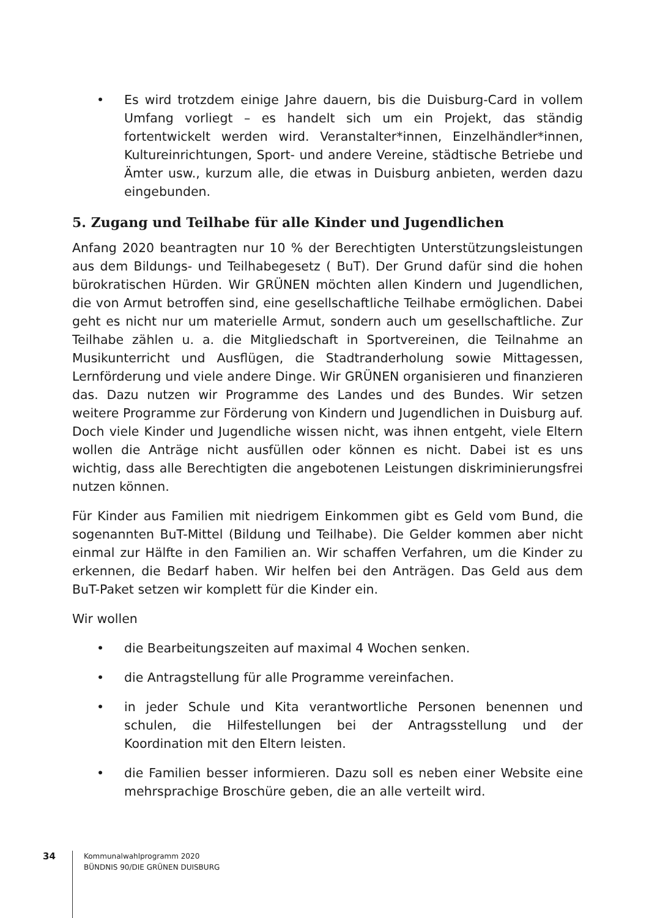• Es wird trotzdem einige Jahre dauern, bis die Duisburg-Card in vollem Umfang vorliegt – es handelt sich um ein Projekt, das ständig fortentwickelt werden wird. Veranstalter*innen, Einzelhändler*innen, Kultureinrichtungen, Sport- und andere Vereine, städtische Betriebe und Ämter usw., kurzum alle, die etwas in Duisburg anbieten, werden dazu eingebunden.
5. Zugang und Teilhabe für alle Kinder und Jugendlichen
Anfang 2020 beantragten nur 10 % der Berechtigten Unterstützungsleistungen aus dem Bildungs- und Teilhabegesetz ( BuT). Der Grund dafür sind die hohen bürokratischen Hürden. Wir GRÜNEN möchten allen Kindern und Jugendlichen, die von Armut betroffen sind, eine gesellschaftliche Teilhabe ermöglichen. Dabei geht es nicht nur um materielle Armut, sondern auch um gesellschaftliche. Zur Teilhabe zählen u. a. die Mitgliedschaft in Sportvereinen, die Teilnahme an Musikunterricht und Ausflügen, die Stadtranderholung sowie Mittagessen, Lernförderung und viele andere Dinge. Wir GRÜNEN organisieren und finanzieren das. Dazu nutzen wir Programme des Landes und des Bundes. Wir setzen weitere Programme zur Förderung von Kindern und Jugendlichen in Duisburg auf. Doch viele Kinder und Jugendliche wissen nicht, was ihnen entgeht, viele Eltern wollen die Anträge nicht ausfüllen oder können es nicht. Dabei ist es uns wichtig, dass alle Berechtigten die angebotenen Leistungen diskriminierungsfrei nutzen können.
Für Kinder aus Familien mit niedrigem Einkommen gibt es Geld vom Bund, die sogenannten BuT-Mittel (Bildung und Teilhabe). Die Gelder kommen aber nicht einmal zur Hälfte in den Familien an. Wir schaffen Verfahren, um die Kinder zu erkennen, die Bedarf haben. Wir helfen bei den Anträgen. Das Geld aus dem BuT-Paket setzen wir komplett für die Kinder ein.
Wir wollen
• die Bearbeitungszeiten auf maximal 4 Wochen senken.
• die Antragstellung für alle Programme vereinfachen.
• in jeder Schule und Kita verantwortliche Personen benennen und schulen, die Hilfestellungen bei der Antragsstellung und der Koordination mit den Eltern leisten.
• die Familien besser informieren. Dazu soll es neben einer Website eine mehrsprachige Broschüre geben, die an alle verteilt wird.
34
Kommunalwahlprogramm 2020
BÜNDNIS 90/DIE GRÜNEN DUISBURG